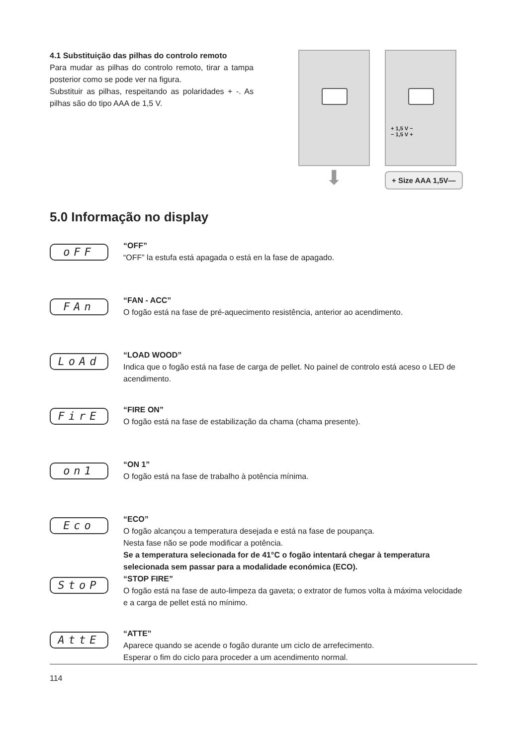4.1 Substituição das pilhas do controlo remoto
Para mudar as pilhas do controlo remoto, tirar a tampa posterior como se pode ver na figura.
Substituir as pilhas, respeitando as polaridades + -. As pilhas são do tipo AAA de 1,5 V.
⬇
+ 1,5 V −
− 1,5 V +
+ Size AAA 1,5V—
5.0 Informação no display
oFF
“OFF”
“OFF” la estufa está apagada o está en la fase de apagado.
FAn
“FAN - ACC”
O fogão está na fase de pré-aquecimento resistência, anterior ao acendimento.
LoAd
“LOAD WOOD”
Indica que o fogão está na fase de carga de pellet. No painel de controlo está aceso o LED de acendimento.
FirE
“FIRE ON”
O fogão está na fase de estabilização da chama (chama presente).
on1
“ON 1”
O fogão está na fase de trabalho à potência mínima.
Eco
“ECO”
O fogão alcançou a temperatura desejada e está na fase de poupança.
Nesta fase não se pode modificar a potência.
Se a temperatura selecionada for de 41°C o fogão intentará chegar à temperatura selecionada sem passar para a modalidade económica (ECO).
StoP
“STOP FIRE”
O fogão está na fase de auto-limpeza da gaveta; o extrator de fumos volta à máxima velocidade e a carga de pellet está no mínimo.
AttE
“ATTE”
Aparece quando se acende o fogão durante um ciclo de arrefecimento.
Esperar o fim do ciclo para proceder a um acendimento normal.
114